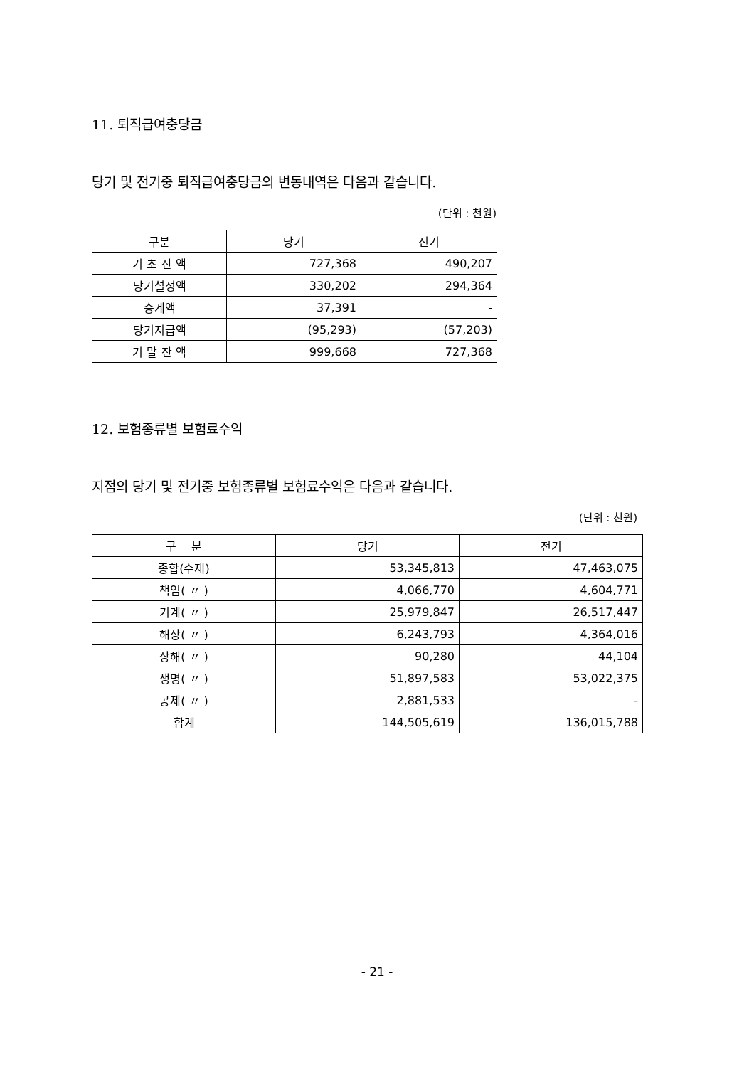11. 퇴직급여충당금
당기 및 전기중 퇴직급여충당금의 변동내역은 다음과 같습니다.
(단위 : 천원)
| 구분 | 당기 | 전기 |
| --- | --- | --- |
| 기 초 잔 액 | 727,368 | 490,207 |
| 당기설정액 | 330,202 | 294,364 |
| 승계액 | 37,391 | - |
| 당기지급액 | (95,293) | (57,203) |
| 기 말 잔 액 | 999,668 | 727,368 |
12. 보험종류별 보험료수익
지점의 당기 및 전기중 보험종류별 보험료수익은 다음과 같습니다.
(단위 : 천원)
| 구 분 | 당기 | 전기 |
| --- | --- | --- |
| 종합(수재) | 53,345,813 | 47,463,075 |
| 책임( 〃 ) | 4,066,770 | 4,604,771 |
| 기계( 〃 ) | 25,979,847 | 26,517,447 |
| 해상( 〃 ) | 6,243,793 | 4,364,016 |
| 상해( 〃 ) | 90,280 | 44,104 |
| 생명( 〃 ) | 51,897,583 | 53,022,375 |
| 공제( 〃 ) | 2,881,533 | - |
| 합계 | 144,505,619 | 136,015,788 |
- 21 -